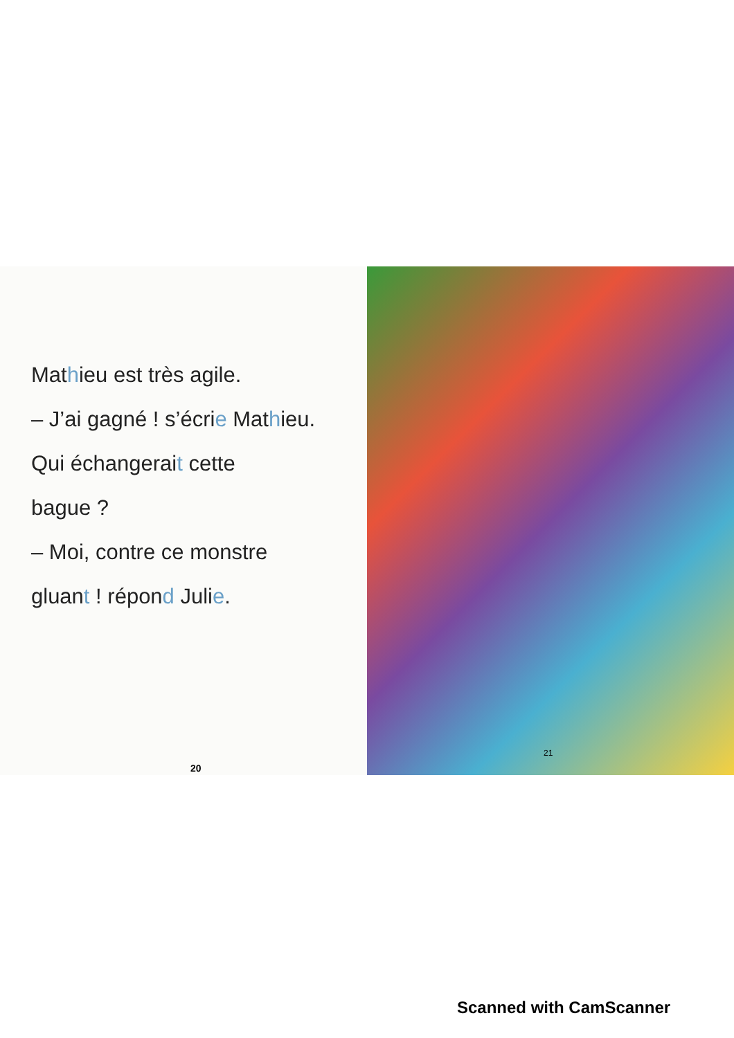Mathieu est très agile.
– J’ai gagné ! s’écrie Mathieu.
Qui échangerait cette
bague ?
– Moi, contre ce monstre
gluant ! répond Julie.
20
21
Scanned with CamScanner